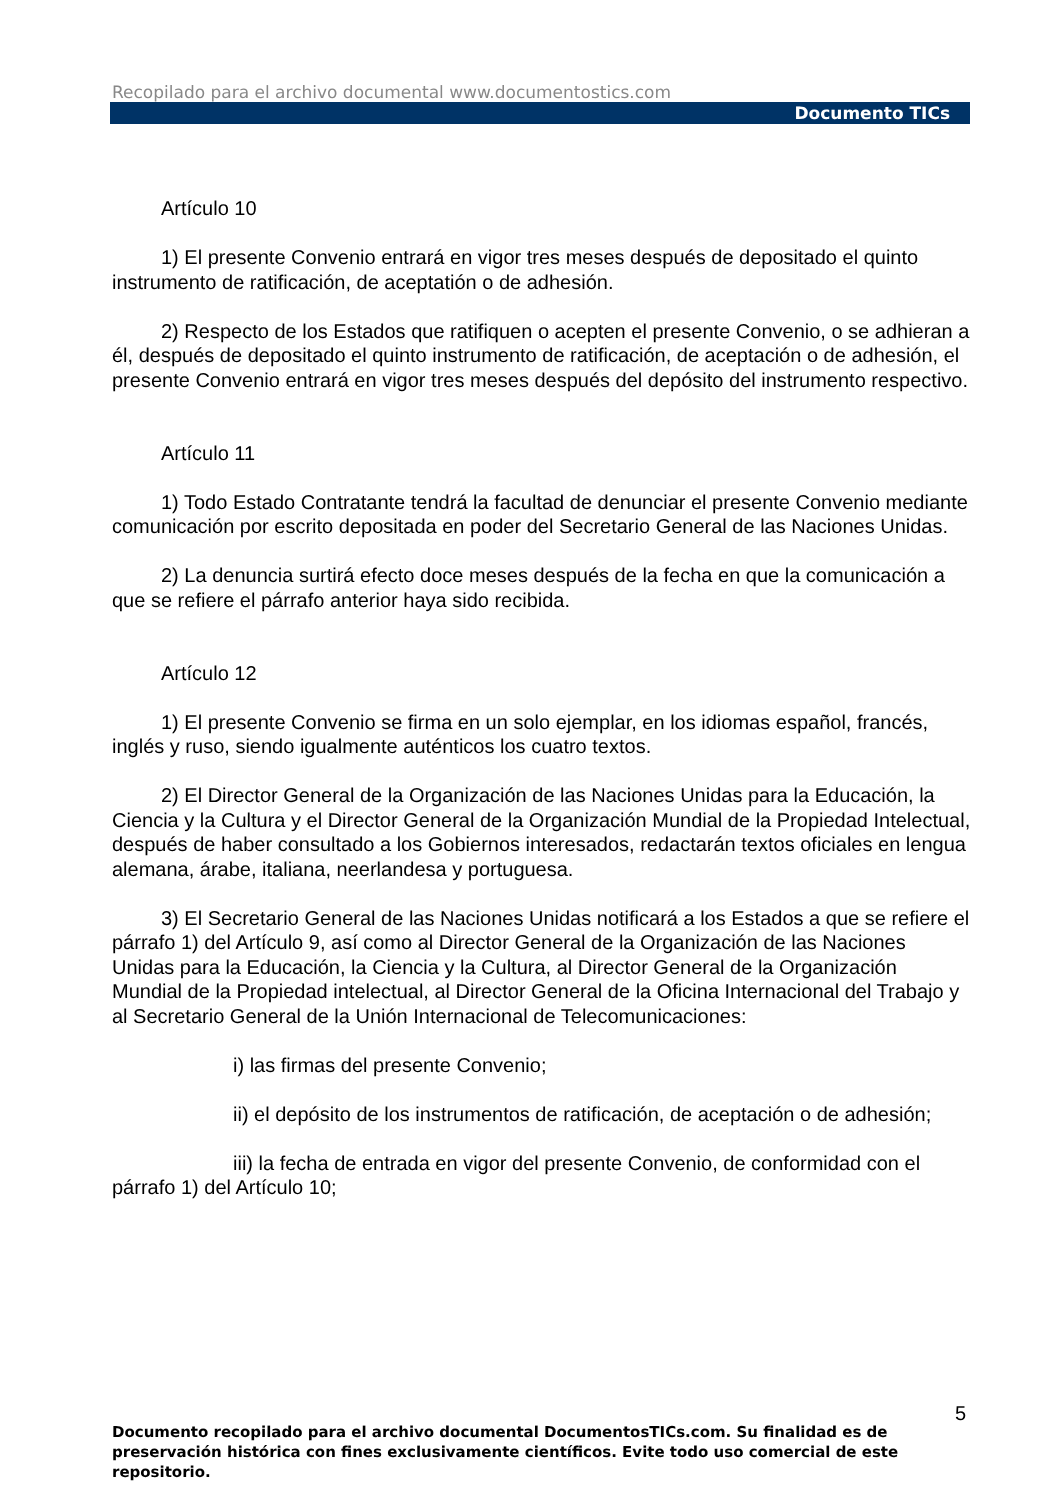Recopilado para el archivo documental www.documentostics.com
Documento TICs
Artículo 10
1) El presente Convenio entrará en vigor tres meses después de depositado el quinto instrumento de ratificación, de aceptatión o de adhesión.
2) Respecto de los Estados que ratifiquen o acepten el presente Convenio, o se adhieran a él, después de depositado el quinto instrumento de ratificación, de aceptación o de adhesión, el presente Convenio entrará en vigor tres meses después del depósito del instrumento respectivo.
Artículo 11
1) Todo Estado Contratante tendrá la facultad de denunciar el presente Convenio mediante comunicación por escrito depositada en poder del Secretario General de las Naciones Unidas.
2) La denuncia surtirá efecto doce meses después de la fecha en que la comunicación a que se refiere el párrafo anterior haya sido recibida.
Artículo 12
1) El presente Convenio se firma en un solo ejemplar, en los idiomas español, francés, inglés y ruso, siendo igualmente auténticos los cuatro textos.
2) El Director General de la Organización de las Naciones Unidas para la Educación, la Ciencia y la Cultura y el Director General de la Organización Mundial de la Propiedad Intelectual, después de haber consultado a los Gobiernos interesados, redactarán textos oficiales en lengua alemana, árabe, italiana, neerlandesa y portuguesa.
3) El Secretario General de las Naciones Unidas notificará a los Estados a que se refiere el párrafo 1) del Artículo 9, así como al Director General de la Organización de las Naciones Unidas para la Educación, la Ciencia y la Cultura, al Director General de la Organización Mundial de la Propiedad intelectual, al Director General de la Oficina Internacional del Trabajo y al Secretario General de la Unión Internacional de Telecomunicaciones:
i) las firmas del presente Convenio;
ii) el depósito de los instrumentos de ratificación, de aceptación o de adhesión;
iii) la fecha de entrada en vigor del presente Convenio, de conformidad con el párrafo 1) del Artículo 10;
5
Documento recopilado para el archivo documental DocumentosTICs.com. Su finalidad es de preservación histórica con fines exclusivamente científicos. Evite todo uso comercial de este repositorio.